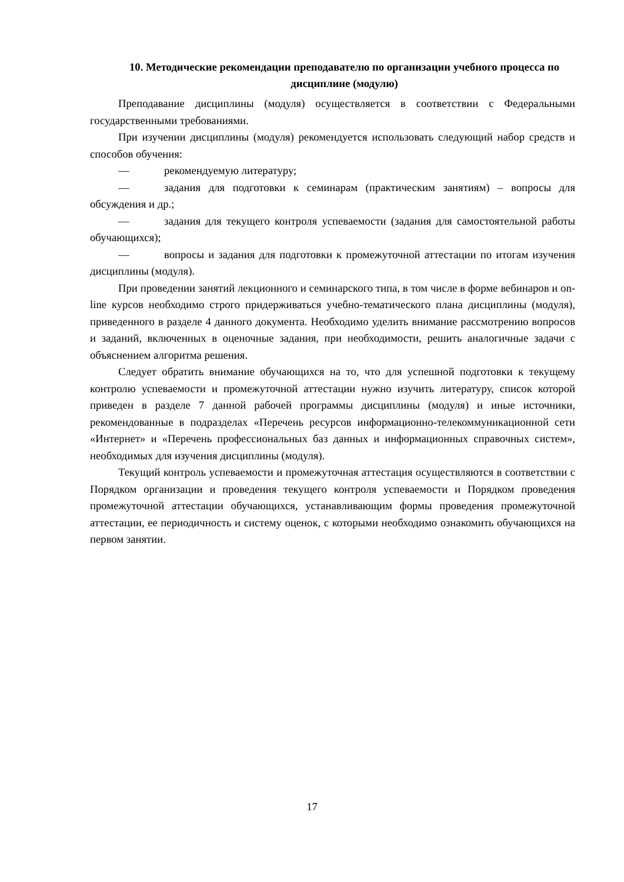10. Методические рекомендации преподавателю по организации учебного процесса по дисциплине (модулю)
Преподавание дисциплины (модуля) осуществляется в соответствии с Федеральными государственными требованиями.
При изучении дисциплины (модуля) рекомендуется использовать следующий набор средств и способов обучения:
— рекомендуемую литературу;
— задания для подготовки к семинарам (практическим занятиям) – вопросы для обсуждения и др.;
— задания для текущего контроля успеваемости (задания для самостоятельной работы обучающихся);
— вопросы и задания для подготовки к промежуточной аттестации по итогам изучения дисциплины (модуля).
При проведении занятий лекционного и семинарского типа, в том числе в форме вебинаров и on-line курсов необходимо строго придерживаться учебно-тематического плана дисциплины (модуля), приведенного в разделе 4 данного документа. Необходимо уделить внимание рассмотрению вопросов и заданий, включенных в оценочные задания, при необходимости, решить аналогичные задачи с объяснением алгоритма решения.
Следует обратить внимание обучающихся на то, что для успешной подготовки к текущему контролю успеваемости и промежуточной аттестации нужно изучить литературу, список которой приведен в разделе 7 данной рабочей программы дисциплины (модуля) и иные источники, рекомендованные в подразделах «Перечень ресурсов информационно-телекоммуникационной сети «Интернет» и «Перечень профессиональных баз данных и информационных справочных систем», необходимых для изучения дисциплины (модуля).
Текущий контроль успеваемости и промежуточная аттестация осуществляются в соответствии с Порядком организации и проведения текущего контроля успеваемости и Порядком проведения промежуточной аттестации обучающихся, устанавливающим формы проведения промежуточной аттестации, ее периодичность и систему оценок, с которыми необходимо ознакомить обучающихся на первом занятии.
17